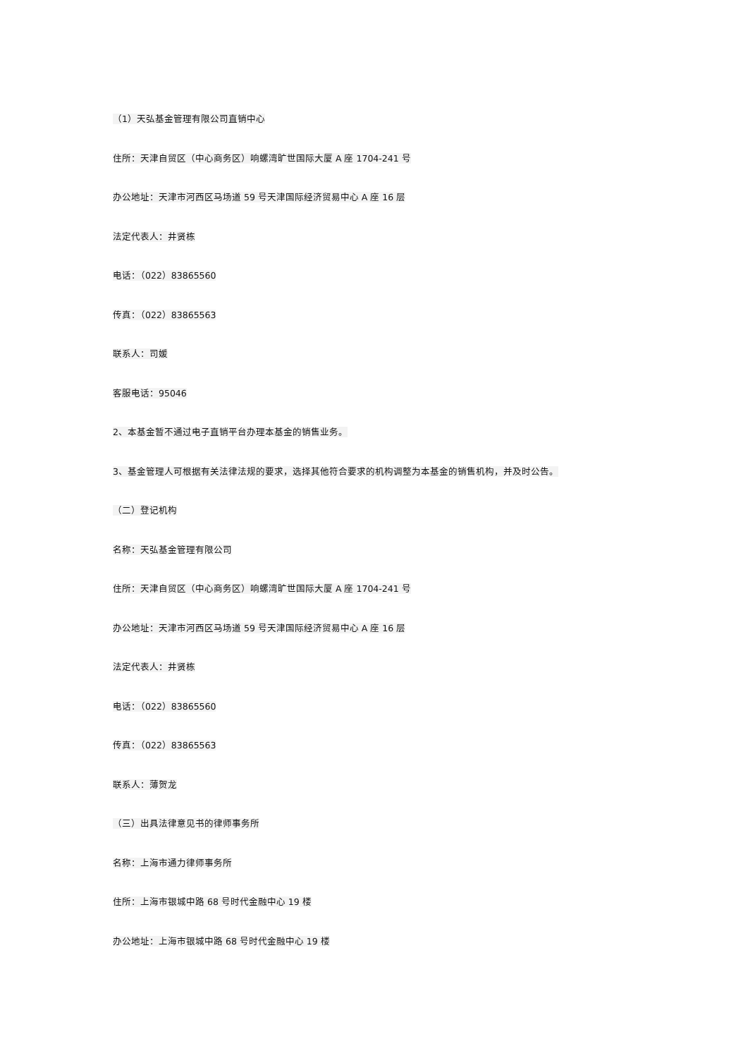（1）天弘基金管理有限公司直销中心
住所：天津自贸区（中心商务区）响螺湾旷世国际大厦 A 座 1704-241 号
办公地址：天津市河西区马场道 59 号天津国际经济贸易中心 A 座 16 层
法定代表人：井贤栋
电话：（022）83865560
传真：（022）83865563
联系人：司媛
客服电话：95046
2、本基金暂不通过电子直销平台办理本基金的销售业务。
3、基金管理人可根据有关法律法规的要求，选择其他符合要求的机构调整为本基金的销售机构，并及时公告。
（二）登记机构
名称：天弘基金管理有限公司
住所：天津自贸区（中心商务区）响螺湾旷世国际大厦 A 座 1704-241 号
办公地址：天津市河西区马场道 59 号天津国际经济贸易中心 A 座 16 层
法定代表人：井贤栋
电话：（022）83865560
传真：（022）83865563
联系人：薄贺龙
（三）出具法律意见书的律师事务所
名称：上海市通力律师事务所
住所：上海市银城中路 68 号时代金融中心 19 楼
办公地址：上海市银城中路 68 号时代金融中心 19 楼